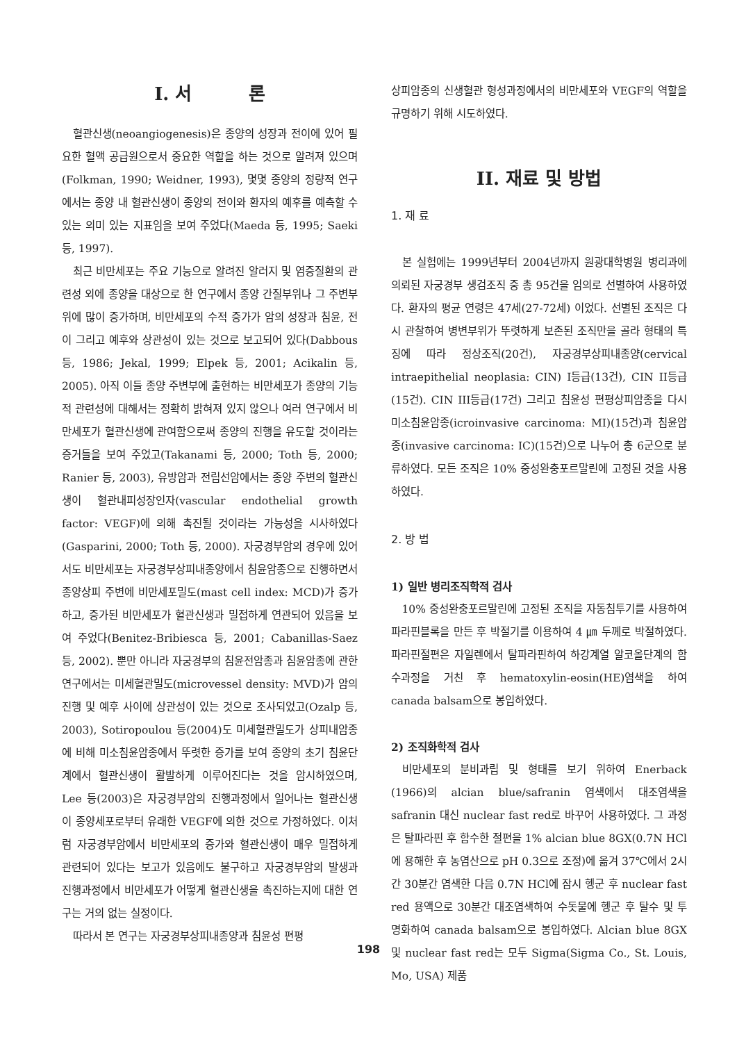I. 서 론
혈관신생(neoangiogenesis)은 종양의 성장과 전이에 있어 필요한 혈액 공급원으로서 중요한 역할을 하는 것으로 알려져 있으며(Folkman, 1990; Weidner, 1993), 몇몇 종양의 정량적 연구에서는 종양 내 혈관신생이 종양의 전이와 환자의 예후를 예측할 수 있는 의미 있는 지표임을 보여 주었다(Maeda 등, 1995; Saeki 등, 1997).
최근 비만세포는 주요 기능으로 알려진 알러지 및 염증질환의 관련성 외에 종양을 대상으로 한 연구에서 종양 간질부위나 그 주변부위에 많이 증가하며, 비만세포의 수적 증가가 암의 성장과 침윤, 전이 그리고 예후와 상관성이 있는 것으로 보고되어 있다(Dabbous 등, 1986; Jekal, 1999; Elpek 등, 2001; Acikalin 등, 2005). 아직 이들 종양 주변부에 출현하는 비만세포가 종양의 기능적 관련성에 대해서는 정확히 밝혀져 있지 않으나 여러 연구에서 비만세포가 혈관신생에 관여함으로써 종양의 진행을 유도할 것이라는 증거들을 보여 주었고(Takanami 등, 2000; Toth 등, 2000; Ranier 등, 2003), 유방암과 전립선암에서는 종양 주변의 혈관신생이 혈관내피성장인자(vascular endothelial growth factor: VEGF)에 의해 촉진될 것이라는 가능성을 시사하였다(Gasparini, 2000; Toth 등, 2000). 자궁경부암의 경우에 있어서도 비만세포는 자궁경부상피내종양에서 침윤암종으로 진행하면서 종양상피 주변에 비만세포밀도(mast cell index: MCD)가 증가하고, 증가된 비만세포가 혈관신생과 밀접하게 연관되어 있음을 보여 주었다(Benitez-Bribiesca 등, 2001; Cabanillas-Saez 등, 2002). 뿐만 아니라 자궁경부의 침윤전암종과 침윤암종에 관한 연구에서는 미세혈관밀도(microvessel density: MVD)가 암의 진행 및 예후 사이에 상관성이 있는 것으로 조사되었고(Ozalp 등, 2003), Sotiropoulou 등(2004)도 미세혈관밀도가 상피내암종에 비해 미소침윤암종에서 뚜렷한 증가를 보여 종양의 초기 침윤단계에서 혈관신생이 활발하게 이루어진다는 것을 암시하였으며, Lee 등(2003)은 자궁경부암의 진행과정에서 일어나는 혈관신생이 종양세포로부터 유래한 VEGF에 의한 것으로 가정하였다. 이처럼 자궁경부암에서 비만세포의 증가와 혈관신생이 매우 밀접하게 관련되어 있다는 보고가 있음에도 불구하고 자궁경부암의 발생과 진행과정에서 비만세포가 어떻게 혈관신생을 촉진하는지에 대한 연구는 거의 없는 실정이다.
따라서 본 연구는 자궁경부상피내종양과 침윤성 편평
상피암종의 신생혈관 형성과정에서의 비만세포와 VEGF의 역할을 규명하기 위해 시도하였다.
II. 재료 및 방법
1. 재 료
본 실험에는 1999년부터 2004년까지 원광대학병원 병리과에 의뢰된 자궁경부 생검조직 중 총 95건을 임의로 선별하여 사용하였다. 환자의 평균 연령은 47세(27-72세) 이었다. 선별된 조직은 다시 관찰하여 병변부위가 뚜렷하게 보존된 조직만을 골라 형태의 특징에 따라 정상조직(20건), 자궁경부상피내종양(cervical intraepithelial neoplasia: CIN) I등급(13건), CIN II등급(15건). CIN III등급(17건) 그리고 침윤성 편평상피암종을 다시 미소침윤암종(icroinvasive carcinoma: MI)(15건)과 침윤암종(invasive carcinoma: IC)(15건)으로 나누어 총 6군으로 분류하였다. 모든 조직은 10% 중성완충포르말린에 고정된 것을 사용하였다.
2. 방 법
1) 일반 병리조직학적 검사
10% 중성완충포르말린에 고정된 조직을 자동침투기를 사용하여 파라핀블록을 만든 후 박절기를 이용하여 4 ㎛ 두께로 박절하였다. 파라핀절편은 자일렌에서 탈파라핀하여 하강계열 알코올단계의 함수과정을 거친 후 hematoxylin-eosin(HE)염색을 하여 canada balsam으로 봉입하였다.
2) 조직화학적 검사
비만세포의 분비과립 및 형태를 보기 위하여 Enerback (1966)의 alcian blue/safranin 염색에서 대조염색을 safranin 대신 nuclear fast red로 바꾸어 사용하였다. 그 과정은 탈파라핀 후 함수한 절편을 1% alcian blue 8GX(0.7N HCl에 용해한 후 농염산으로 pH 0.3으로 조정)에 옮겨 37℃에서 2시간 30분간 염색한 다음 0.7N HCl에 잠시 헹군 후 nuclear fast red 용액으로 30분간 대조염색하여 수돗물에 헹군 후 탈수 및 투명화하여 canada balsam으로 봉입하였다. Alcian blue 8GX 및 nuclear fast red는 모두 Sigma(Sigma Co., St. Louis, Mo, USA) 제품
198